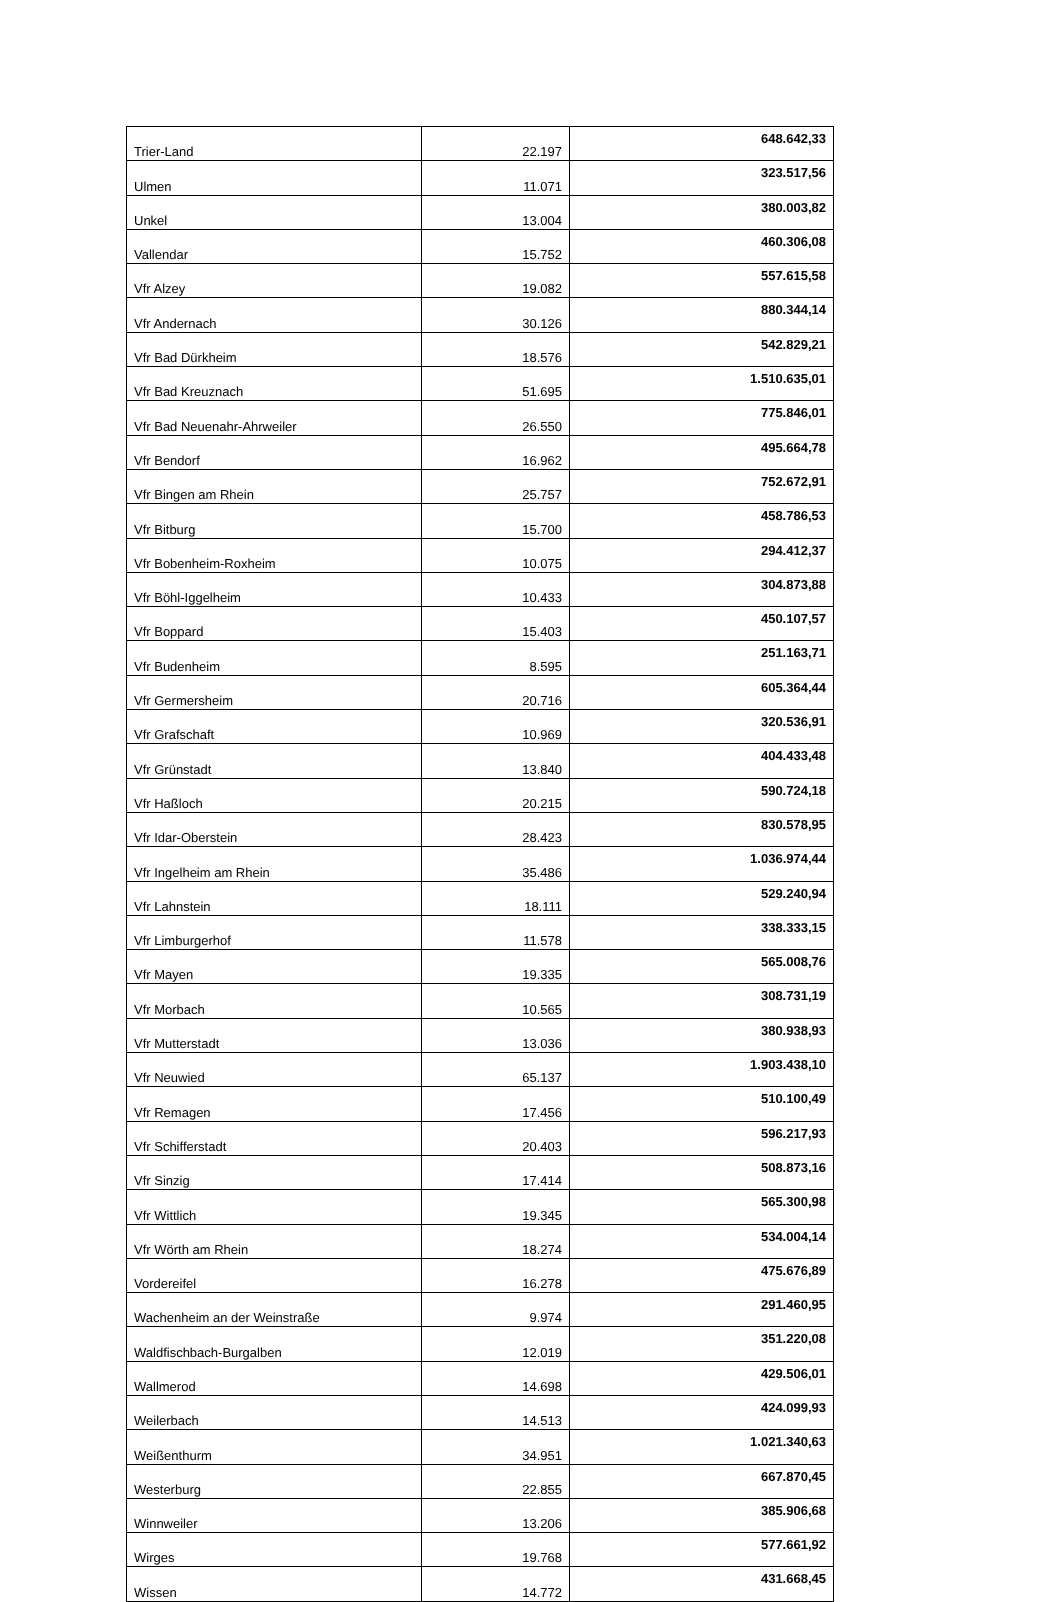| Trier-Land | 22.197 | 648.642,33 |
| Ulmen | 11.071 | 323.517,56 |
| Unkel | 13.004 | 380.003,82 |
| Vallendar | 15.752 | 460.306,08 |
| Vfr Alzey | 19.082 | 557.615,58 |
| Vfr Andernach | 30.126 | 880.344,14 |
| Vfr Bad Dürkheim | 18.576 | 542.829,21 |
| Vfr Bad Kreuznach | 51.695 | 1.510.635,01 |
| Vfr Bad Neuenahr-Ahrweiler | 26.550 | 775.846,01 |
| Vfr Bendorf | 16.962 | 495.664,78 |
| Vfr Bingen am Rhein | 25.757 | 752.672,91 |
| Vfr Bitburg | 15.700 | 458.786,53 |
| Vfr Bobenheim-Roxheim | 10.075 | 294.412,37 |
| Vfr Böhl-Iggelheim | 10.433 | 304.873,88 |
| Vfr Boppard | 15.403 | 450.107,57 |
| Vfr Budenheim | 8.595 | 251.163,71 |
| Vfr Germersheim | 20.716 | 605.364,44 |
| Vfr Grafschaft | 10.969 | 320.536,91 |
| Vfr Grünstadt | 13.840 | 404.433,48 |
| Vfr Haßloch | 20.215 | 590.724,18 |
| Vfr Idar-Oberstein | 28.423 | 830.578,95 |
| Vfr Ingelheim am Rhein | 35.486 | 1.036.974,44 |
| Vfr Lahnstein | 18.111 | 529.240,94 |
| Vfr Limburgerhof | 11.578 | 338.333,15 |
| Vfr Mayen | 19.335 | 565.008,76 |
| Vfr Morbach | 10.565 | 308.731,19 |
| Vfr Mutterstadt | 13.036 | 380.938,93 |
| Vfr Neuwied | 65.137 | 1.903.438,10 |
| Vfr Remagen | 17.456 | 510.100,49 |
| Vfr Schifferstadt | 20.403 | 596.217,93 |
| Vfr Sinzig | 17.414 | 508.873,16 |
| Vfr Wittlich | 19.345 | 565.300,98 |
| Vfr Wörth am Rhein | 18.274 | 534.004,14 |
| Vordereifel | 16.278 | 475.676,89 |
| Wachenheim an der Weinstraße | 9.974 | 291.460,95 |
| Waldfischbach-Burgalben | 12.019 | 351.220,08 |
| Wallmerod | 14.698 | 429.506,01 |
| Weilerbach | 14.513 | 424.099,93 |
| Weißenthurm | 34.951 | 1.021.340,63 |
| Westerburg | 22.855 | 667.870,45 |
| Winnweiler | 13.206 | 385.906,68 |
| Wirges | 19.768 | 577.661,92 |
| Wissen | 14.772 | 431.668,45 |